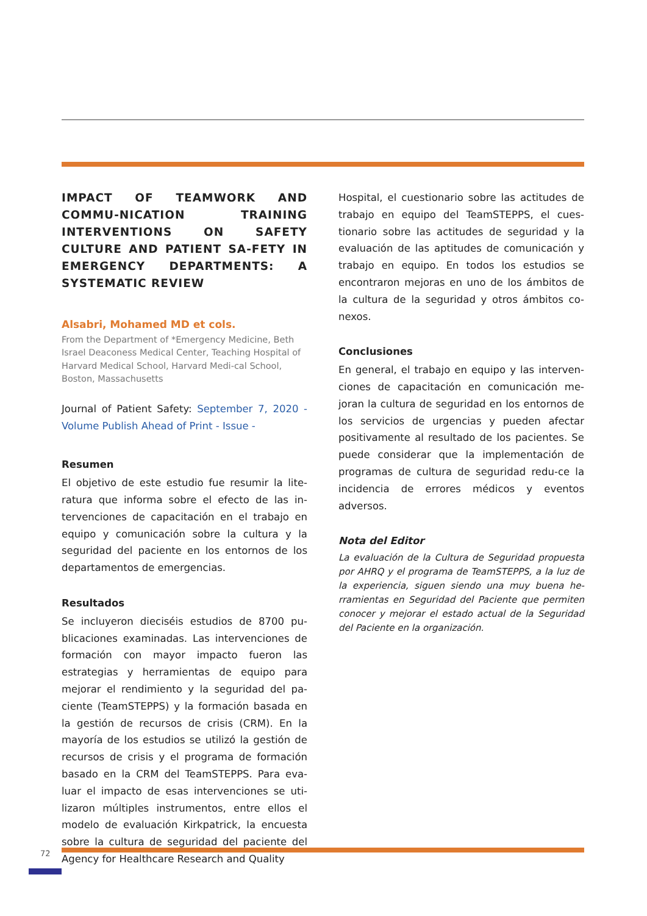IMPACT OF TEAMWORK AND COMMU-NICATION TRAINING INTERVENTIONS ON SAFETY CULTURE AND PATIENT SA-FETY IN EMERGENCY DEPARTMENTS: A SYSTEMATIC REVIEW
Alsabri, Mohamed MD et cols.
From the Department of *Emergency Medicine, Beth Israel Deaconess Medical Center, Teaching Hospital of Harvard Medical School, Harvard Medi-cal School, Boston, Massachusetts
Journal of Patient Safety: September 7, 2020 - Volume Publish Ahead of Print - Issue -
Resumen
El objetivo de este estudio fue resumir la lite-ratura que informa sobre el efecto de las in-tervenciones de capacitación en el trabajo en equipo y comunicación sobre la cultura y la seguridad del paciente en los entornos de los departamentos de emergencias.
Resultados
Se incluyeron dieciséis estudios de 8700 pu-blicaciones examinadas. Las intervenciones de formación con mayor impacto fueron las estrategias y herramientas de equipo para mejorar el rendimiento y la seguridad del pa-ciente (TeamSTEPPS) y la formación basada en la gestión de recursos de crisis (CRM). En la mayoría de los estudios se utilizó la gestión de recursos de crisis y el programa de formación basado en la CRM del TeamSTEPPS. Para eva-luar el impacto de esas intervenciones se uti-lizaron múltiples instrumentos, entre ellos el modelo de evaluación Kirkpatrick, la encuesta sobre la cultura de seguridad del paciente del Agency for Healthcare Research and Quality
Hospital, el cuestionario sobre las actitudes de trabajo en equipo del TeamSTEPPS, el cues-tionario sobre las actitudes de seguridad y la evaluación de las aptitudes de comunicación y trabajo en equipo. En todos los estudios se encontraron mejoras en uno de los ámbitos de la cultura de la seguridad y otros ámbitos co-nexos.
Conclusiones
En general, el trabajo en equipo y las interven-ciones de capacitación en comunicación me-joran la cultura de seguridad en los entornos de los servicios de urgencias y pueden afectar positivamente al resultado de los pacientes. Se puede considerar que la implementación de programas de cultura de seguridad redu-ce la incidencia de errores médicos y eventos adversos.
Nota del Editor
La evaluación de la Cultura de Seguridad propuesta por AHRQ y el programa de TeamSTEPPS, a la luz de la experiencia, siguen siendo una muy buena he-rramientas en Seguridad del Paciente que permiten conocer y mejorar el estado actual de la Seguridad del Paciente en la organización.
72